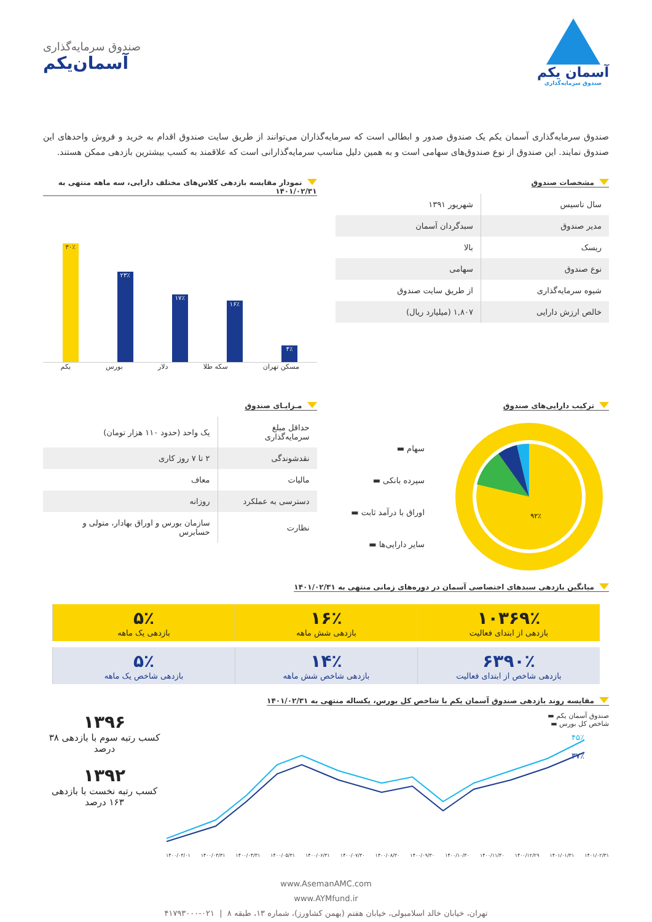آسمان یکم
صندوق سرمایه‌گذاری
صندوق سرمایه‌گذاری
آسمان‌یکم
صندوق سرمایه‌گذاری آسمان یکم یک صندوق صدور و ابطالی است که سرمایه‌گذاران می‌توانند از طریق سایت صندوق اقدام به خرید و فروش واحدهای این صندوق نمایند. این صندوق از نوع صندوق‌های سهامی است و به همین دلیل مناسب سرمایه‌گذارانی است که علاقمند به کسب بیشترین بازدهی ممکن هستند.
مشخصات صندوق
| سال تاسیس | شهریور ۱۳۹۱ |
| مدیر صندوق | سبدگردان آسمان |
| ریسک | بالا |
| نوع صندوق | سهامی |
| شیوه سرمایه‌گذاری | از طریق سایت صندوق |
| خالص ارزش دارایی | ۱,۸۰۷ (میلیارد ریال) |
نمودار مقایسه بازدهی کلاس‌های مختلف دارایی، سه ماهه منتهی به ۱۴۰۱/۰۲/۳۱
۳۰٪
۲۳٪
۱۷٪
۱۶٪
۴٪
یکم بورس دلار سکه طلا مسکن تهران
ترکیب دارایی‌های صندوق
۹۲٪
سهام ▬
سپرده بانکی ▬
اوراق با درآمد ثابت ▬
سایر دارایی‌ها ▬
مـزایـای صندوق
| حداقل مبلغ سرمایه‌گذاری | یک واحد (حدود ۱۱۰ هزار تومان) |
| نقدشوندگی | ۲ تا ۷ روز کاری |
| مالیات | معاف |
| دسترسی به عملکرد | روزانه |
| نظارت | سازمان بورس و اوراق بهادار، متولی و حسابرس |
میانگین بازدهی سبدهای اختصاصی آسمان در دوره‌های زمانی منتهی به ۱۴۰۱/۰۲/۳۱
۱۰۳۶۹٪
بازدهی از ابتدای فعالیت
۱۶٪
بازدهی شش ماهه
۵٪
بازدهی یک ماهه
۶۳۹۰٪
بازدهی شاخص از ابتدای فعالیت
۱۴٪
بازدهی شاخص شش ماهه
۵٪
بازدهی شاخص یک ماهه
مقایسه روند بازدهی صندوق آسمان یکم با شاخص کل بورس، یکساله منتهی به ۱۴۰۱/۰۲/۳۱
صندوق آسمان یکم ▬
شاخص کل بورس ▬
۴۵٪
۳۷٪
۱۴۰۰/۰۳/۰۱ ۱۴۰۰/۰۳/۳۱ ۱۴۰۰/۰۴/۳۱ ۱۴۰۰/۰۵/۳۱ ۱۴۰۰/۰۶/۳۱ ۱۴۰۰/۰۷/۳۰ ۱۴۰۰/۰۸/۳۰ ۱۴۰۰/۰۹/۳۰ ۱۴۰۰/۱۰/۳۰ ۱۴۰۰/۱۱/۳۰ ۱۴۰۰/۱۲/۲۹ ۱۴۰۱/۰۱/۳۱ ۱۴۰۱/۰۲/۳۱
۱۳۹۶
کسب رتبه سوم با بازدهی ۳۸ درصد
۱۳۹۲
کسب رتبه نخست با بازدهی ۱۶۳ درصد
www.AsemanAMC.com
www.AYMfund.ir
تهران، خیابان خالد اسلامبولی، خیابان هفتم (بهمن کشاورز)، شماره ۱۳، طبقه ۸ | ۰۲۱-۴۱۷۹۳۰۰۰